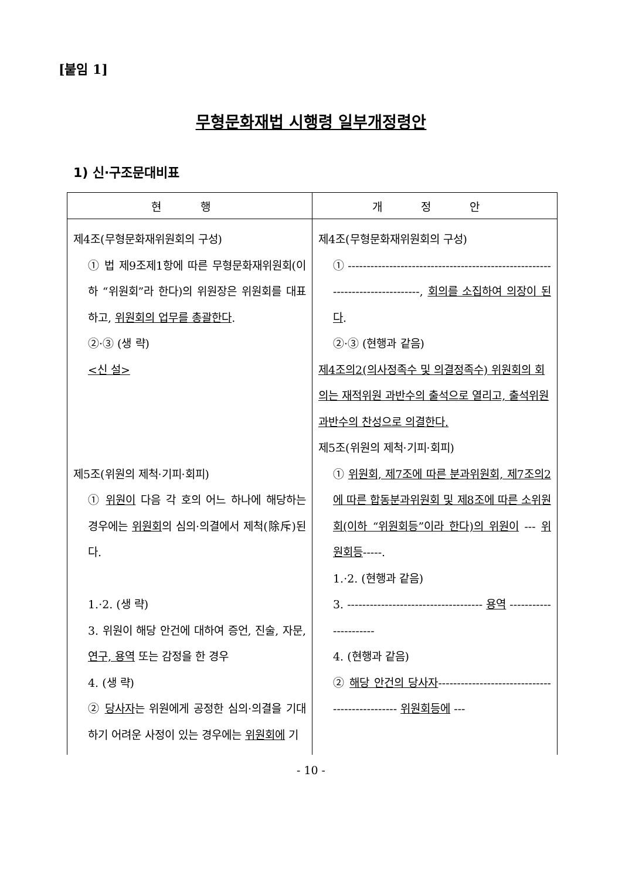[붙임 1]
무형문화재법 시행령 일부개정령안
1) 신·구조문대비표
| 현 행 | 개 정 안 |
| --- | --- |
| 제4조(무형문화재위원회의 구성) ① 법 제9조제1항에 따른 무형문화재위원회(이하 “위원회”라 한다)의 위원장은 위원회를 대표하고, 위원회의 업무를 총괄한다 . ②·③ (생 략) <신 설> 제5조(위원의 제척·기피·회피) ① 위원이 다음 각 호의 어느 하나에 해당하는 경우에는 위원회 의 심의·의결에서 제척(除斥)된다. 1.·2. (생 략) 3. 위원이 해당 안건에 대하여 증언, 진술, 자문, 연구, 용역 또는 감정을 한 경우 4. (생 략) ② 당사자 는 위원에게 공정한 심의·의결을 기대하기 어려운 사정이 있는 경우에는 위원회에 기 | 제4조(무형문화재위원회의 구성) ① -----------------------------------------------------------------------------, 회의를 소집하여 의장이 된다 . ②·③ (현행과 같음) 제4조의2(의사정족수 및 의결정족수) 위원회의 회의는 재적위원 과반수의 출석으로 열리고, 출석위원 과반수의 찬성으로 의결한다. 제5조(위원의 제척·기피·회피) ① 위원회, 제7조에 따른 분과위원회, 제7조의2에 따른 합동분과위원회 및 제8조에 따른 소위원회(이하 “위원회등”이라 한다)의 위원이 --- 위원회등 -----. 1.·2. (현행과 같음) 3. ------------------------------------ 용역 ---------------------- 4. (현행과 같음) ② 해당 안건의 당사자 ----------------------------------------------- 위원회등에 --- |
- 10 -